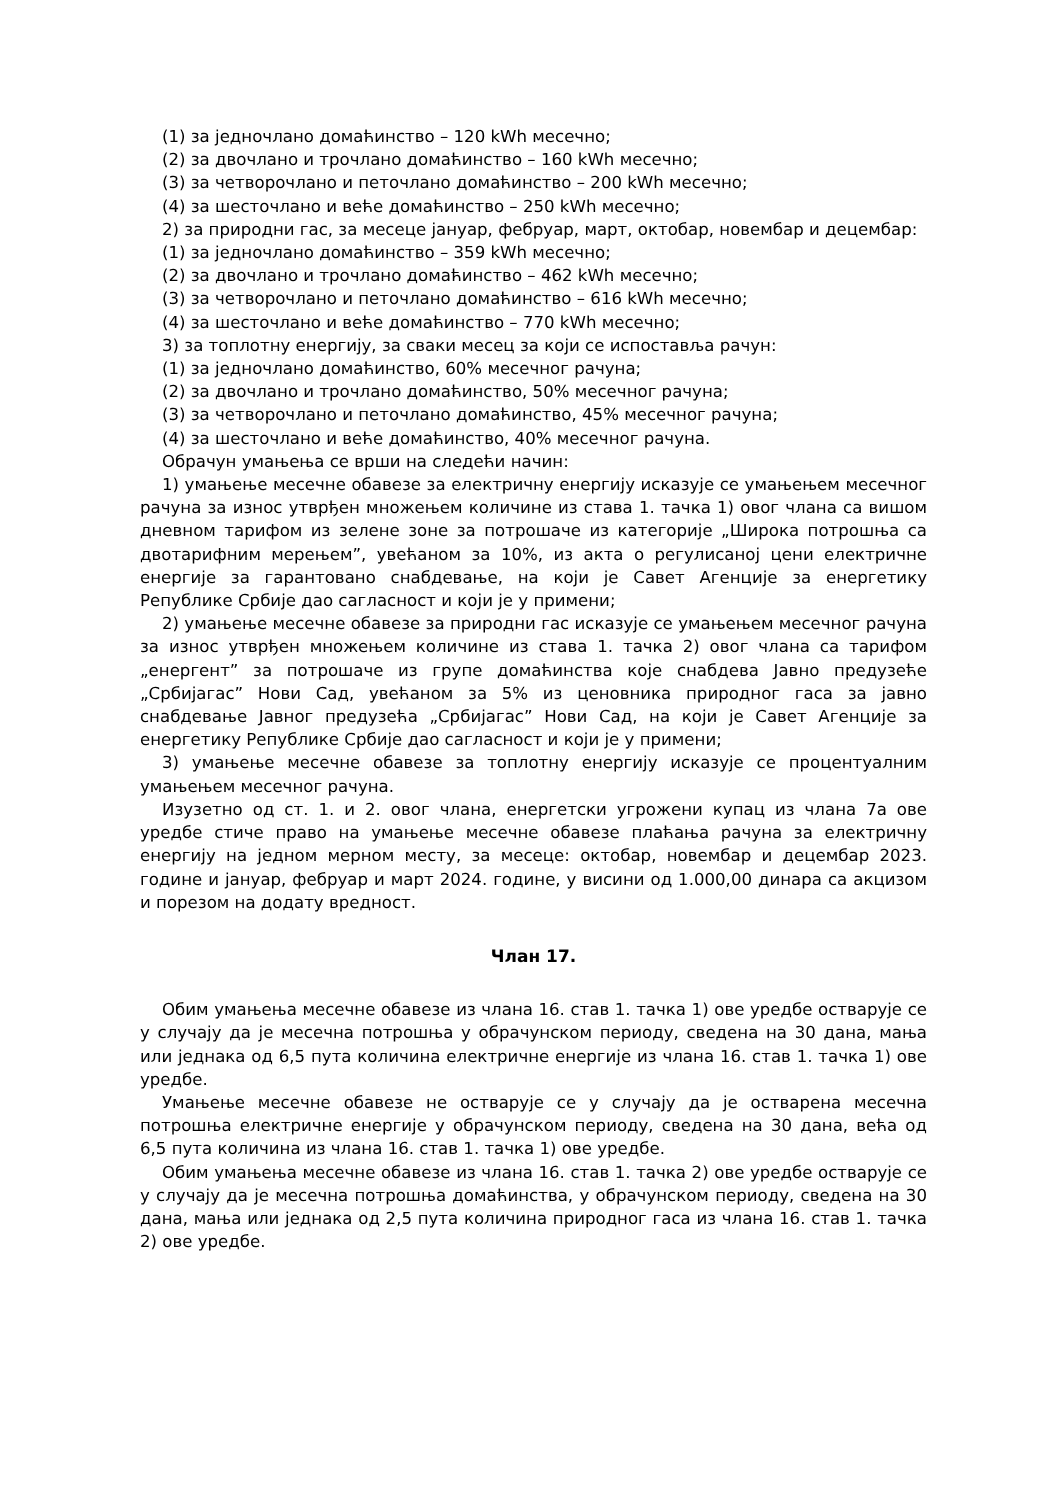(1) за једночлано домаћинство – 120 kWh месечно;
(2) за двочлано и трочлано домаћинство – 160 kWh месечно;
(3) за четворочлано и петочлано домаћинство – 200 kWh месечно;
(4) за шесточлано и веће домаћинство – 250 kWh месечно;
2) за природни гас, за месеце јануар, фебруар, март, октобар, новембар и децембар:
(1) за једночлано домаћинство – 359 kWh месечно;
(2) за двочлано и трочлано домаћинство – 462 kWh месечно;
(3) за четворочлано и петочлано домаћинство – 616 kWh месечно;
(4) за шесточлано и веће домаћинство – 770 kWh месечно;
3) за топлотну енергију, за сваки месец за који се испоставља рачун:
(1) за једночлано домаћинство, 60% месечног рачуна;
(2) за двочлано и трочлано домаћинство, 50% месечног рачуна;
(3) за четворочлано и петочлано домаћинство, 45% месечног рачуна;
(4) за шесточлано и веће домаћинство, 40% месечног рачуна.
Обрачун умањења се врши на следећи начин:
1) умањење месечне обавезе за електричну енергију исказује се умањењем месечног рачуна за износ утврђен множењем количине из става 1. тачка 1) овог члана са вишом дневном тарифом из зелене зоне за потрошаче из категорије „Широка потрошња са двотарифним мерењем”, увећаном за 10%, из акта о регулисаној цени електричне енергије за гарантовано снабдевање, на који је Савет Агенције за енергетику Републике Србије дао сагласност и који је у примени;
2) умањење месечне обавезе за природни гас исказује се умањењем месечног рачуна за износ утврђен множењем количине из става 1. тачка 2) овог члана са тарифом „енергент” за потрошаче из групе домаћинства које снабдева Јавно предузеће „Србијагас” Нови Сад, увећаном за 5% из ценовника природног гаса за јавно снабдевање Јавног предузећа „Србијагас” Нови Сад, на који је Савет Агенције за енергетику Републике Србије дао сагласност и који је у примени;
3) умањење месечне обавезе за топлотну енергију исказује се процентуалним умањењем месечног рачуна.
Изузетно од ст. 1. и 2. овог члана, енергетски угрожени купац из члана 7а ове уредбе стиче право на умањење месечне обавезе плаћања рачуна за електричну енергију на једном мерном месту, за месеце: октобар, новембар и децембар 2023. године и јануар, фебруар и март 2024. године, у висини од 1.000,00 динара са акцизом и порезом на додату вредност.
Члан 17.
Обим умањења месечне обавезе из члана 16. став 1. тачка 1) ове уредбе остварује се у случају да је месечна потрошња у обрачунском периоду, сведена на 30 дана, мања или једнака од 6,5 пута количина електричне енергије из члана 16. став 1. тачка 1) ове уредбе.
Умањење месечне обавезе не остварује се у случају да је остварена месечна потрошња електричне енергије у обрачунском периоду, сведена на 30 дана, већа од 6,5 пута количина из члана 16. став 1. тачка 1) ове уредбе.
Обим умањења месечне обавезе из члана 16. став 1. тачка 2) ове уредбе остварује се у случају да је месечна потрошња домаћинства, у обрачунском периоду, сведена на 30 дана, мања или једнака од 2,5 пута количина природног гаса из члана 16. став 1. тачка 2) ове уредбе.